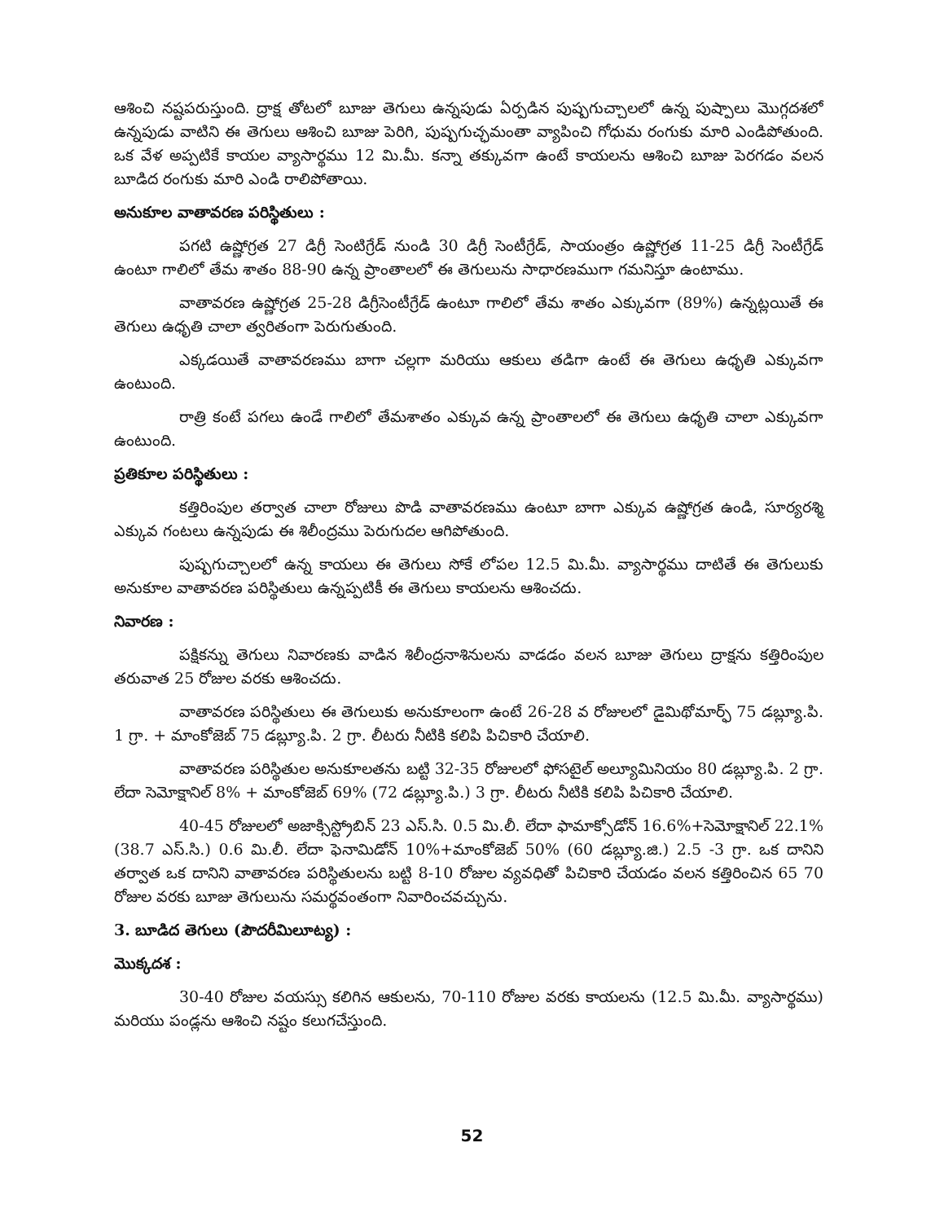ఆశించి నష్టపరుస్తుంది. ద్రాక్ష తోటలో బూజు తెగులు ఉన్నపుడు ఏర్పడిన పుష్పగుచ్చాలలో ఉన్న పుష్పాలు మొగ్గదశలో ఉన్నపుడు వాటిని ఈ తెగులు ఆశించి బూజు పెరిగి, పుష్పగుచ్ఛమంతా వ్యాపించి గోధుమ రంగుకు మారి ఎండిపోతుంది. ఒక వేళ అప్పటికే కాయల వ్యాసార్థము 12 మి.మీ. కన్నా తక్కువగా ఉంటే కాయలను ఆశించి బూజు పెరగడం వలన బూడిద రంగుకు మారి ఎండి రాలిపోతాయి.
అనుకూల వాతావరణ పరిస్థితులు :
పగటి ఉష్ణోగ్రత 27 డిగ్రీ సెంటిగ్రేడ్ నుండి 30 డిగ్రీ సెంటీగ్రేడ్, సాయంత్రం ఉష్ణోగ్రత 11-25 డిగ్రీ సెంటీగ్రేడ్ ఉంటూ గాలిలో తేమ శాతం 88-90 ఉన్న ప్రాంతాలలో ఈ తెగులును సాధారణముగా గమనిస్తూ ఉంటాము.
వాతావరణ ఉష్ణోగ్రత 25-28 డిగ్రీసెంటీగ్రేడ్ ఉంటూ గాలిలో తేమ శాతం ఎక్కువగా (89%) ఉన్నట్లయితే ఈ తెగులు ఉధృతి చాలా త్వరితంగా పెరుగుతుంది.
ఎక్కడయితే వాతావరణము బాగా చల్లగా మరియు ఆకులు తడిగా ఉంటే ఈ తెగులు ఉధృతి ఎక్కువగా ఉంటుంది.
రాత్రి కంటే పగలు ఉండే గాలిలో తేమశాతం ఎక్కువ ఉన్న ప్రాంతాలలో ఈ తెగులు ఉధృతి చాలా ఎక్కువగా ఉంటుంది.
ప్రతికూల పరిస్థితులు :
కత్తిరింపుల తర్వాత చాలా రోజులు పొడి వాతావరణము ఉంటూ బాగా ఎక్కువ ఉష్ణోగ్రత ఉండి, సూర్యరశ్మి ఎక్కువ గంటలు ఉన్నపుడు ఈ శిలీంద్రము పెరుగుదల ఆగిపోతుంది.
పుష్పగుచ్చాలలో ఉన్న కాయలు ఈ తెగులు సోకే లోపల 12.5 మి.మీ. వ్యాసార్థము దాటితే ఈ తెగులుకు అనుకూల వాతావరణ పరిస్థితులు ఉన్నప్పటికీ ఈ తెగులు కాయలను ఆశించదు.
నివారణ :
పక్షికన్ను తెగులు నివారణకు వాడిన శిలీంద్రనాశినులను వాడడం వలన బూజు తెగులు ద్రాక్షను కత్తిరింపుల తరువాత 25 రోజుల వరకు ఆశించదు.
వాతావరణ పరిస్థితులు ఈ తెగులుకు అనుకూలంగా ఉంటే 26-28 వ రోజులలో డైమిథోమార్ఫ్ 75 డబ్ల్యూ.పి. 1 గ్రా. + మాంకోజెబ్ 75 డబ్ల్యూ.పి. 2 గ్రా. లీటరు నీటికి కలిపి పిచికారి చేయాలి.
వాతావరణ పరిస్థితుల అనుకూలతను బట్టి 32-35 రోజులలో ఫోసటైల్ అల్యూమినియం 80 డబ్ల్యూ.పి. 2 గ్రా. లేదా సెమోక్షానిల్ 8% + మాంకోజెబ్ 69% (72 డబ్ల్యూ.పి.) 3 గ్రా. లీటరు నీటికి కలిపి పిచికారి చేయాలి.
40-45 రోజులలో అజాక్సిస్ట్రోబిన్ 23 ఎస్.సి. 0.5 మి.లీ. లేదా ఫామాక్సోడోన్ 16.6%+సెమోక్షానిల్ 22.1% (38.7 ఎస్.సి.) 0.6 మి.లీ. లేదా ఫెనామిడోన్ 10%+మాంకోజెబ్ 50% (60 డబ్ల్యూ.జి.) 2.5 -3 గ్రా. ఒక దానిని తర్వాత ఒక దానిని వాతావరణ పరిస్థితులను బట్టి 8-10 రోజుల వ్యవధితో పిచికారి చేయడం వలన కత్తిరించిన 65 70 రోజుల వరకు బూజు తెగులును సమర్థవంతంగా నివారించవచ్చును.
3. బూడిద తెగులు (పౌదరీమిలూట్య) :
మొక్కదశ :
30-40 రోజుల వయస్సు కలిగిన ఆకులను, 70-110 రోజుల వరకు కాయలను (12.5 మి.మీ. వ్యాసార్థము) మరియు పండ్లను ఆశించి నష్టం కలుగచేస్తుంది.
52